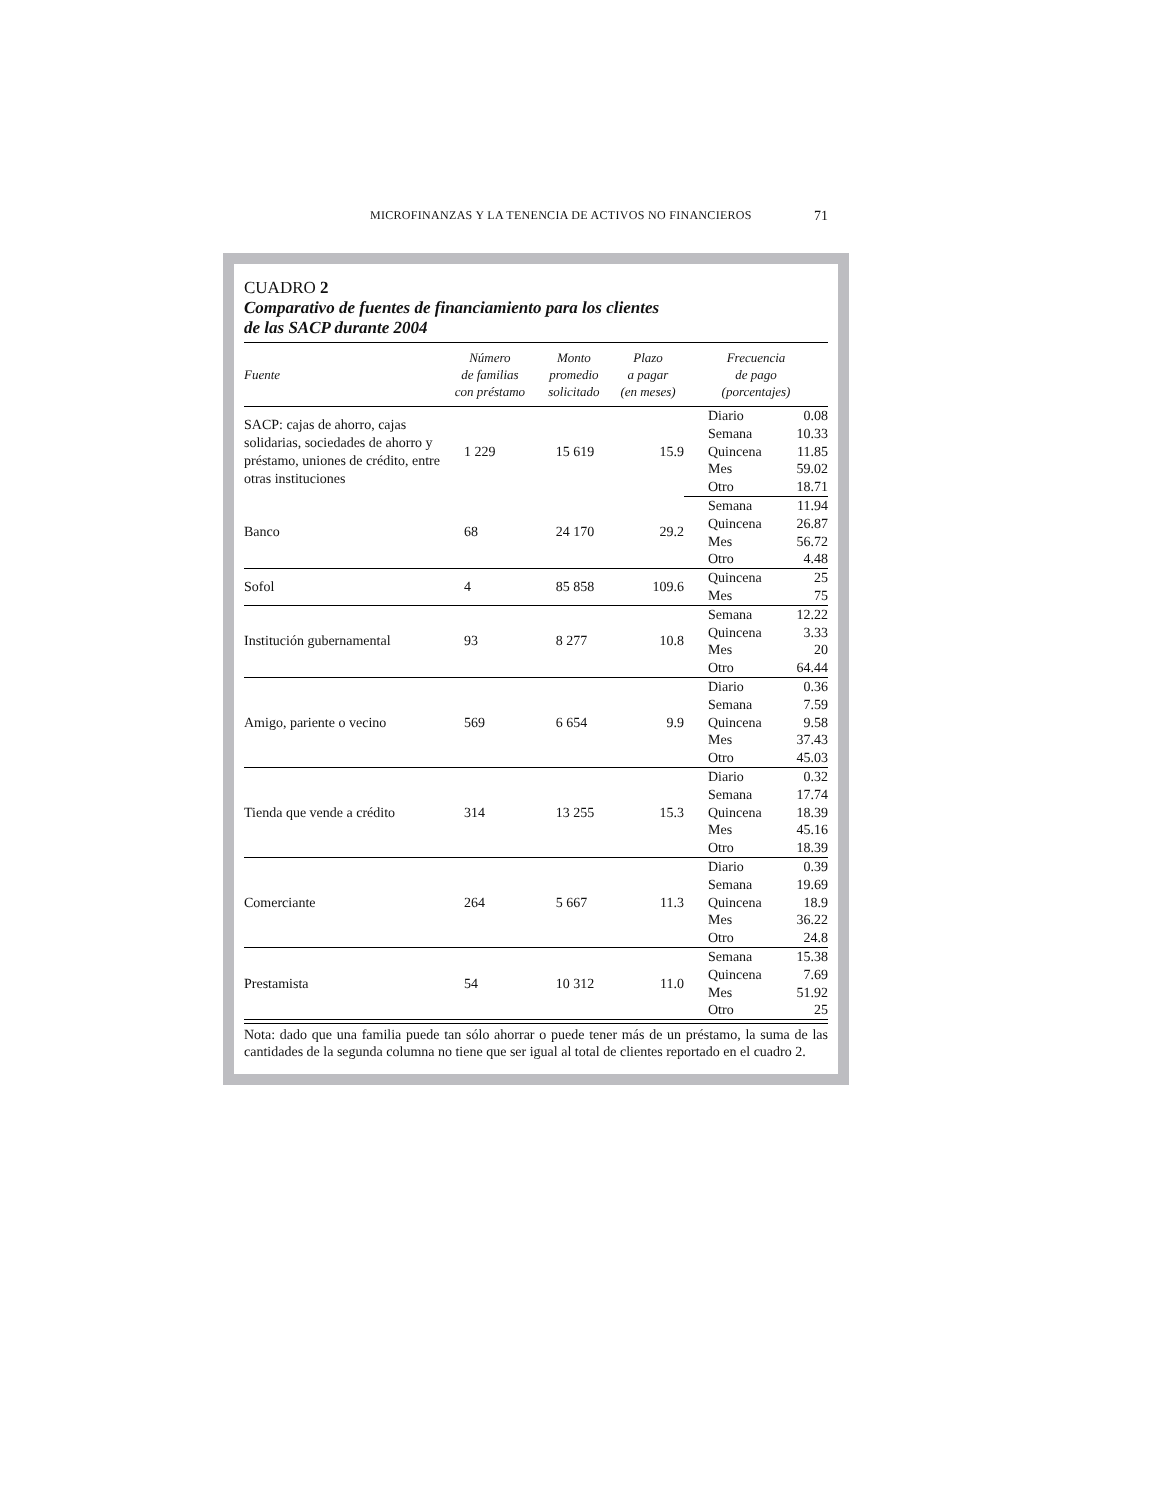MICROFINANZAS Y LA TENENCIA DE ACTIVOS NO FINANCIEROS 71
CUADRO 2
Comparativo de fuentes de financiamiento para los clientes
de las SACP durante 2004
| Fuente | Número de familias con préstamo | Monto promedio solicitado | Plazo a pagar (en meses) | Frecuencia de pago (porcentajes) | |
| --- | --- | --- | --- | --- | --- |
| SACP: cajas de ahorro, cajas solidarias, sociedades de ahorro y préstamo, uniones de crédito, entre otras instituciones | 1 229 | 15 619 | 15.9 | Diario | 0.08 |
| | | | | Semana | 10.33 |
| | | | | Quincena | 11.85 |
| | | | | Mes | 59.02 |
| | | | | Otro | 18.71 |
| Banco | 68 | 24 170 | 29.2 | Semana | 11.94 |
| | | | | Quincena | 26.87 |
| | | | | Mes | 56.72 |
| | | | | Otro | 4.48 |
| Sofol | 4 | 85 858 | 109.6 | Quincena | 25 |
| | | | | Mes | 75 |
| Institución gubernamental | 93 | 8 277 | 10.8 | Semana | 12.22 |
| | | | | Quincena | 3.33 |
| | | | | Mes | 20 |
| | | | | Otro | 64.44 |
| Amigo, pariente o vecino | 569 | 6 654 | 9.9 | Diario | 0.36 |
| | | | | Semana | 7.59 |
| | | | | Quincena | 9.58 |
| | | | | Mes | 37.43 |
| | | | | Otro | 45.03 |
| Tienda que vende a crédito | 314 | 13 255 | 15.3 | Diario | 0.32 |
| | | | | Semana | 17.74 |
| | | | | Quincena | 18.39 |
| | | | | Mes | 45.16 |
| | | | | Otro | 18.39 |
| Comerciante | 264 | 5 667 | 11.3 | Diario | 0.39 |
| | | | | Semana | 19.69 |
| | | | | Quincena | 18.9 |
| | | | | Mes | 36.22 |
| | | | | Otro | 24.8 |
| Prestamista | 54 | 10 312 | 11.0 | Semana | 15.38 |
| | | | | Quincena | 7.69 |
| | | | | Mes | 51.92 |
| | | | | Otro | 25 |
Nota: dado que una familia puede tan sólo ahorrar o puede tener más de un préstamo, la suma de las cantidades de la segunda columna no tiene que ser igual al total de clientes reportado en el cuadro 2.